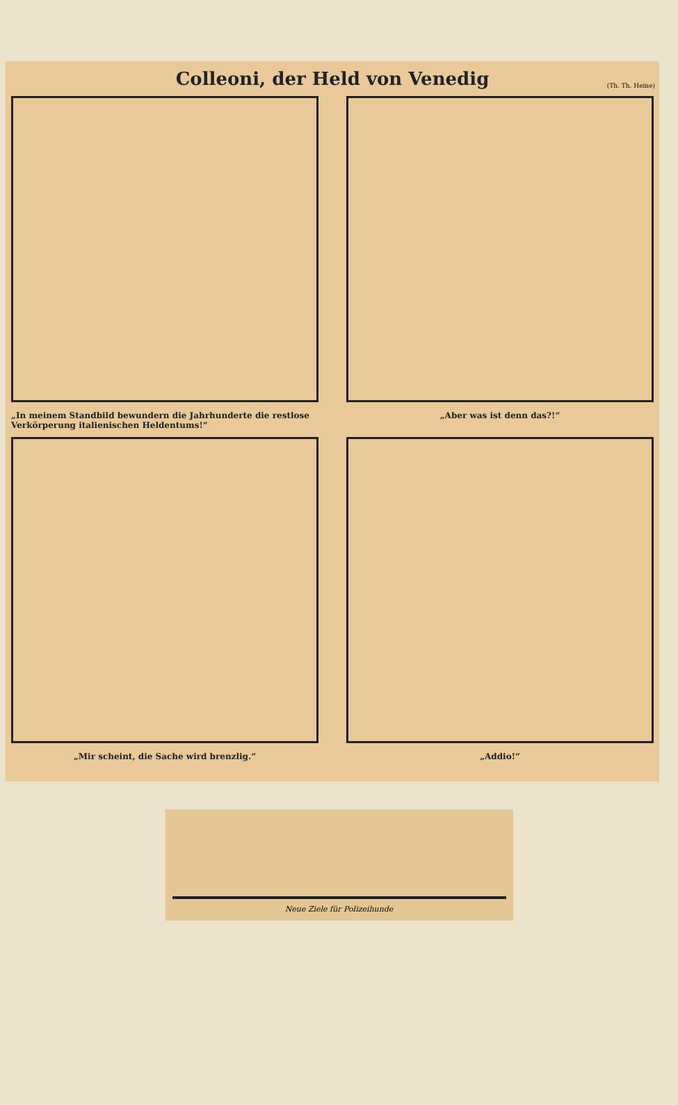Colleoni, der Held von Venedig
(Th. Th. Heine)
„In meinem Standbild bewundern die Jahrhunderte die restlose Verkörperung italienischen Heldentums!“
„Aber was ist denn das?!“
„Mir scheint, die Sache wird brenzlig.“
„Addio!“
Neue Ziele für Polizeihunde